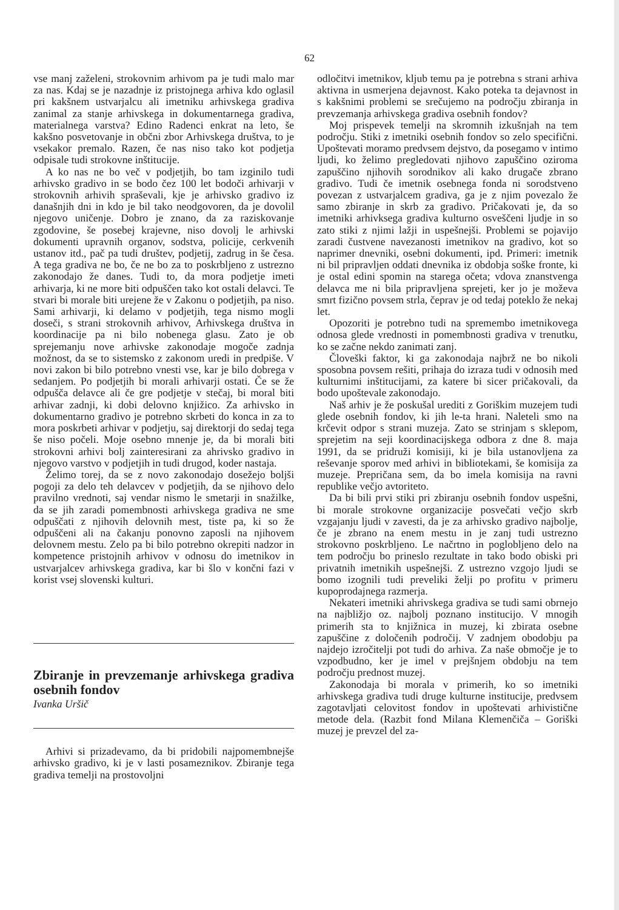62
vse manj zaželeni, strokovnim arhivom pa je tudi malo mar za nas. Kdaj se je nazadnje iz pristojnega arhiva kdo oglasil pri kakšnem ustvarjalcu ali imetniku arhivskega gradiva zanimal za stanje arhivskega in dokumentarnega gradiva, materialnega varstva? Edino Radenci enkrat na leto, še kakšno posvetovanje in občni zbor Arhivskega društva, to je vsekakor premalo. Razen, če nas niso tako kot podjetja odpisale tudi strokovne inštitucije.
A ko nas ne bo več v podjetjih, bo tam izginilo tudi arhivsko gradivo in se bodo čez 100 let bodoči arhivarji v strokovnih arhivih spraševali, kje je arhivsko gradivo iz današnjih dni in kdo je bil tako neodgovoren, da je dovolil njegovo uničenje. Dobro je znano, da za raziskovanje zgodovine, še posebej krajevne, niso dovolj le arhivski dokumenti upravnih organov, sodstva, policije, cerkvenih ustanov itd., pač pa tudi društev, podjetij, zadrug in še česa. A tega gradiva ne bo, če ne bo za to poskrbljeno z ustrezno zakonodajo že danes. Tudi to, da mora podjetje imeti arhivarja, ki ne more biti odpuščen tako kot ostali delavci. Te stvari bi morale biti urejene že v Zakonu o podjetjih, pa niso. Sami arhivarji, ki delamo v podjetjih, tega nismo mogli doseči, s strani strokovnih arhivov, Arhivskega društva in koordinacije pa ni bilo nobenega glasu. Zato je ob sprejemanju nove arhivske zakonodaje mogoče zadnja možnost, da se to sistemsko z zakonom uredi in predpiše. V novi zakon bi bilo potrebno vnesti vse, kar je bilo dobrega v sedanjem. Po podjetjih bi morali arhivarji ostati. Če se že odpušča delavce ali če gre podjetje v stečaj, bi moral biti arhivar zadnji, ki dobi delovno knjižico. Za arhivsko in dokumentarno gradivo je potrebno skrbeti do konca in za to mora poskrbeti arhivar v podjetju, saj direktorji do sedaj tega še niso počeli. Moje osebno mnenje je, da bi morali biti strokovni arhivi bolj zainteresirani za ahrivsko gradivo in njegovo varstvo v podjetjih in tudi drugod, koder nastaja.
Želimo torej, da se z novo zakonodajo dosežejo boljši pogoji za delo teh delavcev v podjetjih, da se njihovo delo pravilno vrednoti, saj vendar nismo le smetarji in snažilke, da se jih zaradi pomembnosti arhivskega gradiva ne sme odpuščati z njihovih delovnih mest, tiste pa, ki so že odpuščeni ali na čakanju ponovno zaposli na njihovem delovnem mestu. Zelo pa bi bilo potrebno okrepiti nadzor in kompetence pristojnih arhivov v odnosu do imetnikov in ustvarjalcev arhivskega gradiva, kar bi šlo v končni fazi v korist vsej slovenski kulturi.
Zbiranje in prevzemanje arhivskega gradiva osebnih fondov
Ivanka Uršič
Arhivi si prizadevamo, da bi pridobili najpomembnejše arhivsko gradivo, ki je v lasti posameznikov. Zbiranje tega gradiva temelji na prostovoljni
odločitvi imetnikov, kljub temu pa je potrebna s strani arhiva aktivna in usmerjena dejavnost. Kako poteka ta dejavnost in s kakšnimi problemi se srečujemo na področju zbiranja in prevzemanja arhivskega gradiva osebnih fondov?
Moj prispevek temelji na skromnih izkušnjah na tem področju. Stiki z imetniki osebnih fondov so zelo specifični. Upoštevati moramo predvsem dejstvo, da posegamo v intimo ljudi, ko želimo pregledovati njihovo zapuščino oziroma zapuščino njihovih sorodnikov ali kako drugače zbrano gradivo. Tudi če imetnik osebnega fonda ni sorodstveno povezan z ustvarjalcem gradiva, ga je z njim povezalo že samo zbiranje in skrb za gradivo. Pričakovati je, da so imetniki arhivksega gradiva kulturno osveščeni ljudje in so zato stiki z njimi lažji in uspešnejši. Problemi se pojavijo zaradi čustvene navezanosti imetnikov na gradivo, kot so naprimer dnevniki, osebni dokumenti, ipd. Primeri: imetnik ni bil pripravljen oddati dnevnika iz obdobja soške fronte, ki je ostal edini spomin na starega očeta; vdova znanstvenga delavca me ni bila pripravljena sprejeti, ker jo je moževa smrt fizično povsem strla, čeprav je od tedaj poteklo že nekaj let.
Opozoriti je potrebno tudi na spremembo imetnikovega odnosa glede vrednosti in pomembnosti gradiva v trenutku, ko se začne nekdo zanimati zanj.
Človeški faktor, ki ga zakonodaja najbrž ne bo nikoli sposobna povsem rešiti, prihaja do izraza tudi v odnosih med kulturnimi inštitucijami, za katere bi sicer pričakovali, da bodo upoštevale zakonodajo.
Naš arhiv je že poskušal urediti z Goriškim muzejem tudi glede osebnih fondov, ki jih le-ta hrani. Naleteli smo na krčevit odpor s strani muzeja. Zato se strinjam s sklepom, sprejetim na seji koordinacijskega odbora z dne 8. maja 1991, da se pridruži komisiji, ki je bila ustanovljena za reševanje sporov med arhivi in bibliotekami, še komisija za muzeje. Prepričana sem, da bo imela komisija na ravni republike večjo avtoriteto.
Da bi bili prvi stiki pri zbiranju osebnih fondov uspešni, bi morale strokovne organizacije posvečati večjo skrb vzgajanju ljudi v zavesti, da je za arhivsko gradivo najbolje, če je zbrano na enem mestu in je zanj tudi ustrezno strokovno poskrbljeno. Le načrtno in poglobljeno delo na tem področju bo prineslo rezultate in tako bodo obiski pri privatnih imetnikih uspešnejši. Z ustrezno vzgojo ljudi se bomo izognili tudi preveliki želji po profitu v primeru kupoprodajnega razmerja.
Nekateri imetniki ahrivskega gradiva se tudi sami obrnejo na najbližjo oz. najbolj poznano institucijo. V mnogih primerih sta to knjižnica in muzej, ki zbirata osebne zapuščine z določenih področij. V zadnjem obodobju pa najdejo izročitelji pot tudi do arhiva. Za naše območje je to vzpodbudno, ker je imel v prejšnjem obdobju na tem področju prednost muzej.
Zakonodaja bi morala v primerih, ko so imetniki arhivskega gradiva tudi druge kulturne institucije, predvsem zagotavljati celovitost fondov in upoštevati arhivistične metode dela. (Razbit fond Milana Klemenčiča – Goriški muzej je prevzel del za-